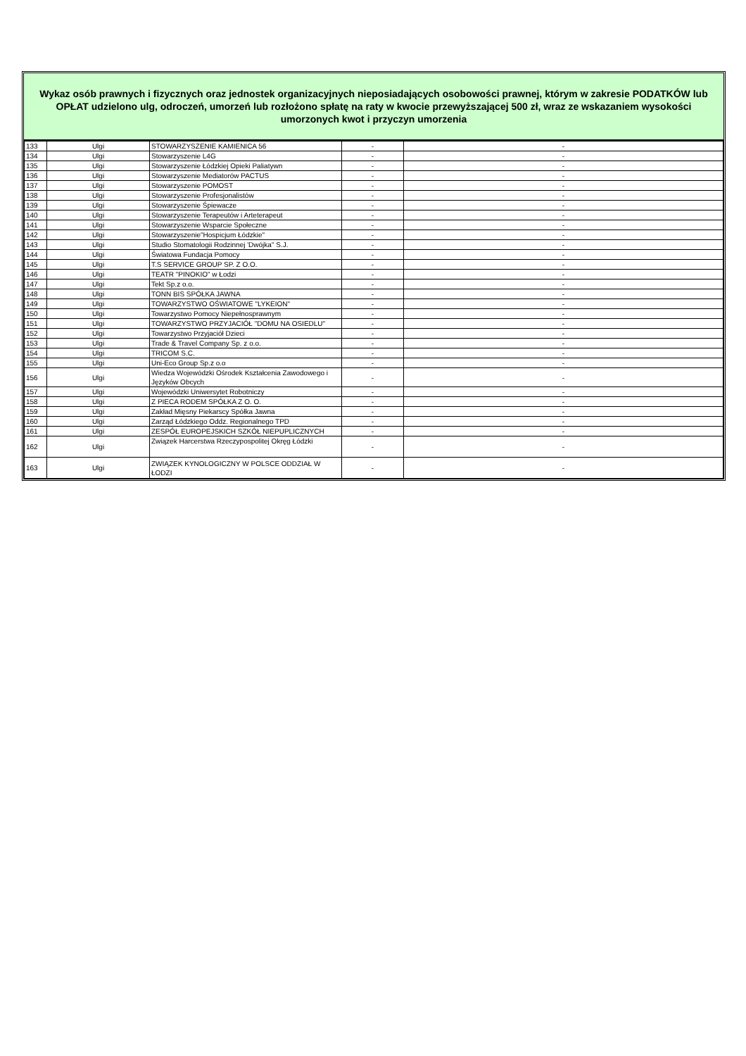Wykaz osób prawnych i fizycznych oraz jednostek organizacyjnych nieposiadających osobowości prawnej, którym w zakresie PODATKÓW lub OPŁAT udzielono ulg, odroczeń, umorzeń lub rozłożono spłatę na raty w kwocie przewyższającej 500 zł, wraz ze wskazaniem wysokości umorzonych kwot i przyczyn umorzenia
| 133 | Ulgi | STOWARZYSZENIE KAMIENICA 56 | - | - |
| 134 | Ulgi | Stowarzyszenie L4G | - | - |
| 135 | Ulgi | Stowarzyszenie Łódzkiej Opieki Paliatywn | - | - |
| 136 | Ulgi | Stowarzyszenie Mediatorów PACTUS | - | - |
| 137 | Ulgi | Stowarzyszenie POMOST | - | - |
| 138 | Ulgi | Stowarzyszenie Profesjonalistów | - | - |
| 139 | Ulgi | Stowarzyszenie Śpiewacze | - | - |
| 140 | Ulgi | Stowarzyszenie Terapeutów i Arteterapeut | - | - |
| 141 | Ulgi | Stowarzyszenie Wsparcie Społeczne | - | - |
| 142 | Ulgi | Stowarzyszenie"Hospicjum Łódzkie" | - | - |
| 143 | Ulgi | Studio Stomatologii Rodzinnej 'Dwójka" S.J. | - | - |
| 144 | Ulgi | Światowa Fundacja Pomocy | - | - |
| 145 | Ulgi | T.S SERVICE GROUP SP. Z O.O. | - | - |
| 146 | Ulgi | TEATR "PINOKIO" w Łodzi | - | - |
| 147 | Ulgi | Tekt Sp.z o.o. | - | - |
| 148 | Ulgi | TONN BIS SPÓŁKA JAWNA | - | - |
| 149 | Ulgi | TOWARZYSTWO OŚWIATOWE "LYKEION" | - | - |
| 150 | Ulgi | Towarzystwo Pomocy Niepełnosprawnym | - | - |
| 151 | Ulgi | TOWARZYSTWO PRZYJACIÓŁ "DOMU NA OSIEDLU" | - | - |
| 152 | Ulgi | Towarzystwo Przyjaciół Dzieci | - | - |
| 153 | Ulgi | Trade & Travel Company Sp. z o.o. | - | - |
| 154 | Ulgi | TRICOM S.C. | - | - |
| 155 | Ulgi | Uni-Eco Group Sp.z o.o | - | - |
| 156 | Ulgi | Wiedza Wojewódzki Ośrodek Kształcenia Zawodowego i Języków Obcych | - | - |
| 157 | Ulgi | Wojewódzki Uniwersytet Robotniczy | - | - |
| 158 | Ulgi | Z PIECA RODEM SPÓŁKA Z O. O. | - | - |
| 159 | Ulgi | Zakład Mięsny Piekarscy Spółka Jawna | - | - |
| 160 | Ulgi | Zarząd Łódzkiego Oddz. Regionalnego TPD | - | - |
| 161 | Ulgi | ZESPÓŁ EUROPEJSKICH SZKÓŁ NIEPUPLICZNYCH | - | - |
| 162 | Ulgi | Związek Harcerstwa Rzeczypospolitej Okręg Łódzki | - | - |
| 163 | Ulgi | ZWIĄZEK KYNOLOGICZNY W POLSCE ODDZIAŁ W ŁODZI | - | - |